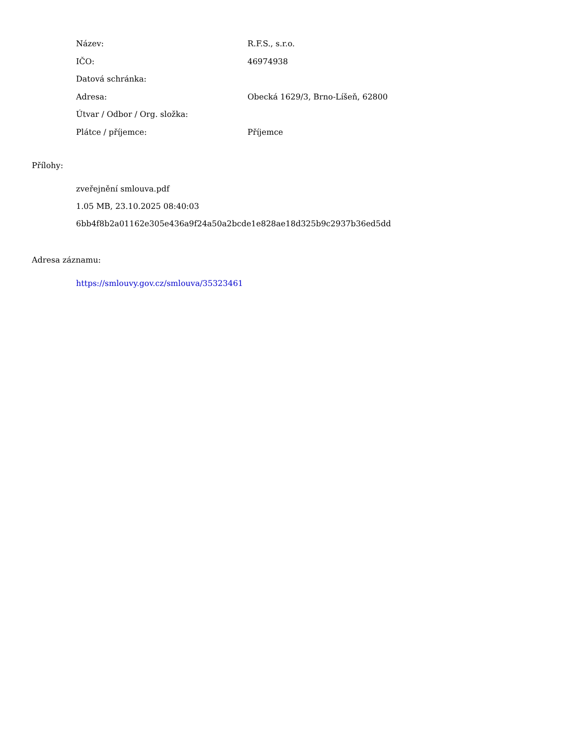| Název: | R.F.S., s.r.o. |
| IČO: | 46974938 |
| Datová schránka: | |
| Adresa: | Obecká 1629/3, Brno-Líšeň, 62800 |
| Útvar / Odbor / Org. složka: | |
| Plátce / příjemce: | Příjemce |
Přílohy:
zveřejnění smlouva.pdf
1.05 MB, 23.10.2025 08:40:03
6bb4f8b2a01162e305e436a9f24a50a2bcde1e828ae18d325b9c2937b36ed5dd
Adresa záznamu:
https://smlouvy.gov.cz/smlouva/35323461